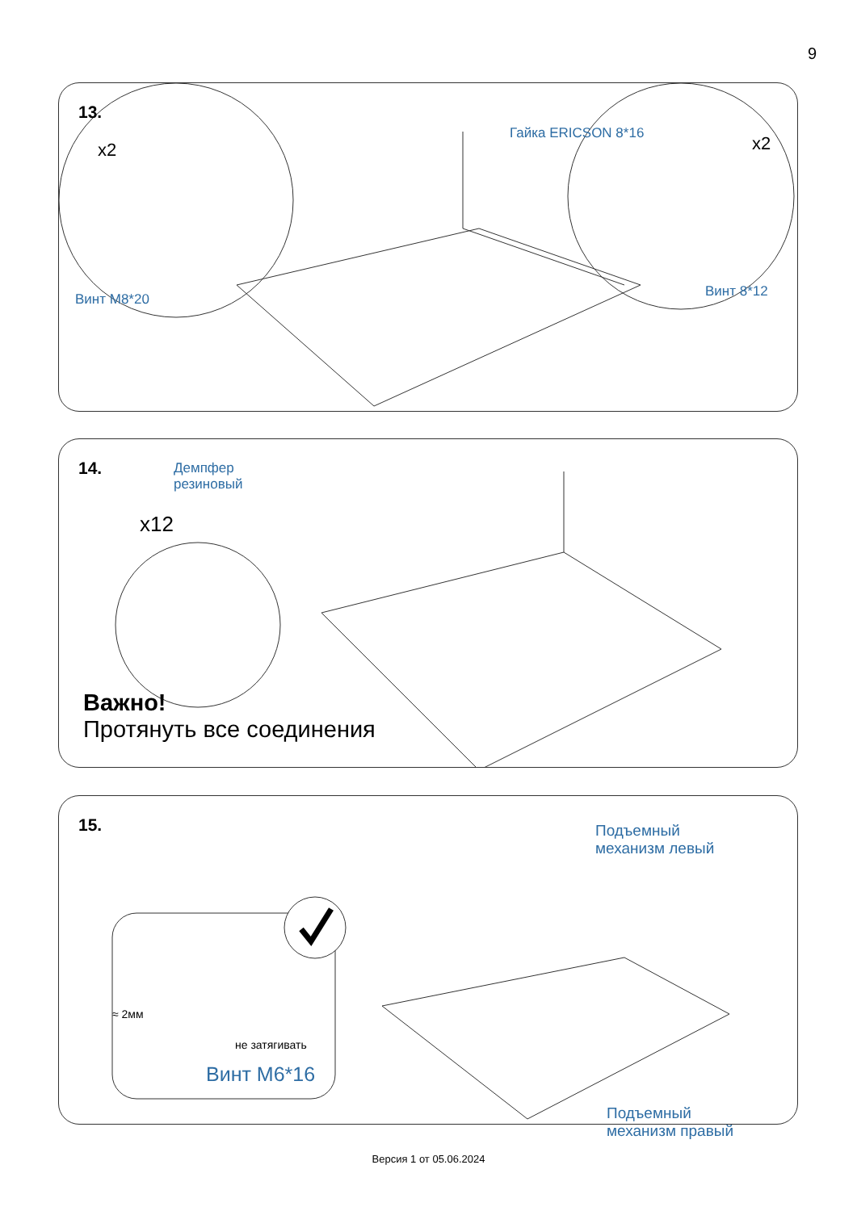9
13.
x2 x2
Гайка ERICSON 8*16
Винт М8*20 Винт 8*12
14.
Демпфер
резиновый
x12
Важно!
Протянуть все соединения
15.
Подъемный
механизм левый
≈ 2мм
не затягивать
Винт М6*16
Подъемный
механизм правый
Версия 1 от 05.06.2024